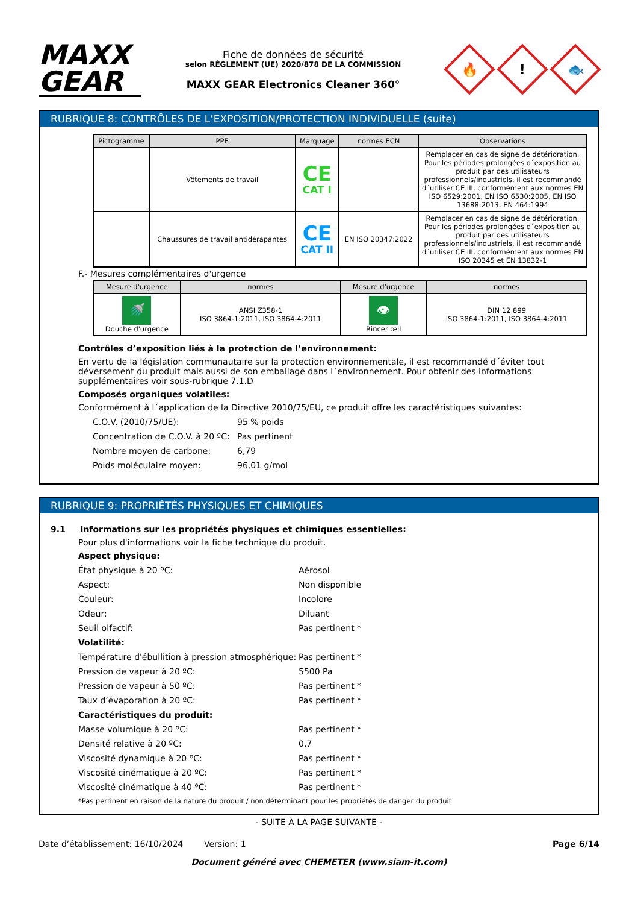MAXX
GEAR
Fiche de données de sécurité
selon RÈGLEMENT (UE) 2020/878 DE LA COMMISSION
MAXX GEAR Electronics Cleaner 360°
🔥
!
🐟
RUBRIQUE 8: CONTRÔLES DE L’EXPOSITION/PROTECTION INDIVIDUELLE (suite)
| Pictogramme | PPE | Marquage | normes ECN | Observations |
| --- | --- | --- | --- | --- |
| | Vêtements de travail | CE CAT I | | Remplacer en cas de signe de détérioration. Pour les périodes prolongées d´exposition au produit par des utilisateurs professionnels/industriels, il est recommandé d´utiliser CE III, conformément aux normes EN ISO 6529:2001, EN ISO 6530:2005, EN ISO 13688:2013, EN 464:1994 |
| | Chaussures de travail antidérapantes | CE CAT II | EN ISO 20347:2022 | Remplacer en cas de signe de détérioration. Pour les périodes prolongées d´exposition au produit par des utilisateurs professionnels/industriels, il est recommandé d´utiliser CE III, conformément aux normes EN ISO 20345 et EN 13832-1 |
F.- Mesures complémentaires d'urgence
| Mesure d'urgence | normes | Mesure d'urgence | normes |
| --- | --- | --- | --- |
| 🚿 Douche d'urgence | ANSI Z358-1 ISO 3864-1:2011, ISO 3864-4:2011 | 👁 Rincer œil | DIN 12 899 ISO 3864-1:2011, ISO 3864-4:2011 |
Contrôles d’exposition liés à la protection de l’environnement:
En vertu de la législation communautaire sur la protection environnementale, il est recommandé d´éviter tout déversement du produit mais aussi de son emballage dans l´environnement. Pour obtenir des informations supplémentaires voir sous-rubrique 7.1.D
Composés organiques volatiles:
Conformément à l´application de la Directive 2010/75/EU, ce produit offre les caractéristiques suivantes:
C.O.V. (2010/75/UE): 95 % poids
Concentration de C.O.V. à 20 ºC:
Pas pertinent
Nombre moyen de carbone: 6,79
Poids moléculaire moyen: 96,01 g/mol
RUBRIQUE 9: PROPRIÉTÉS PHYSIQUES ET CHIMIQUES
9.1 Informations sur les propriétés physiques et chimiques essentielles:
Pour plus d'informations voir la fiche technique du produit.
Aspect physique:
État physique à 20 ºC: Aérosol
Aspect: Non disponible
Couleur: Incolore
Odeur: Diluant
Seuil olfactif: Pas pertinent *
Volatilité:
Température d'ébullition à pression atmosphérique:
Pas pertinent *
Pression de vapeur à 20 ºC: 5500 Pa
Pression de vapeur à 50 ºC: Pas pertinent *
Taux d’évaporation à 20 ºC: Pas pertinent *
Caractéristiques du produit:
Masse volumique à 20 ºC: Pas pertinent *
Densité relative à 20 ºC: 0,7
Viscosité dynamique à 20 ºC: Pas pertinent *
Viscosité cinématique à 20 ºC: Pas pertinent *
Viscosité cinématique à 40 ºC: Pas pertinent *
*Pas pertinent en raison de la nature du produit / non déterminant pour les propriétés de danger du produit
- SUITE À LA PAGE SUIVANTE -
Date d’établissement: 16/10/2024 Version: 1 Page 6/14
Document généré avec CHEMETER (www.siam-it.com)